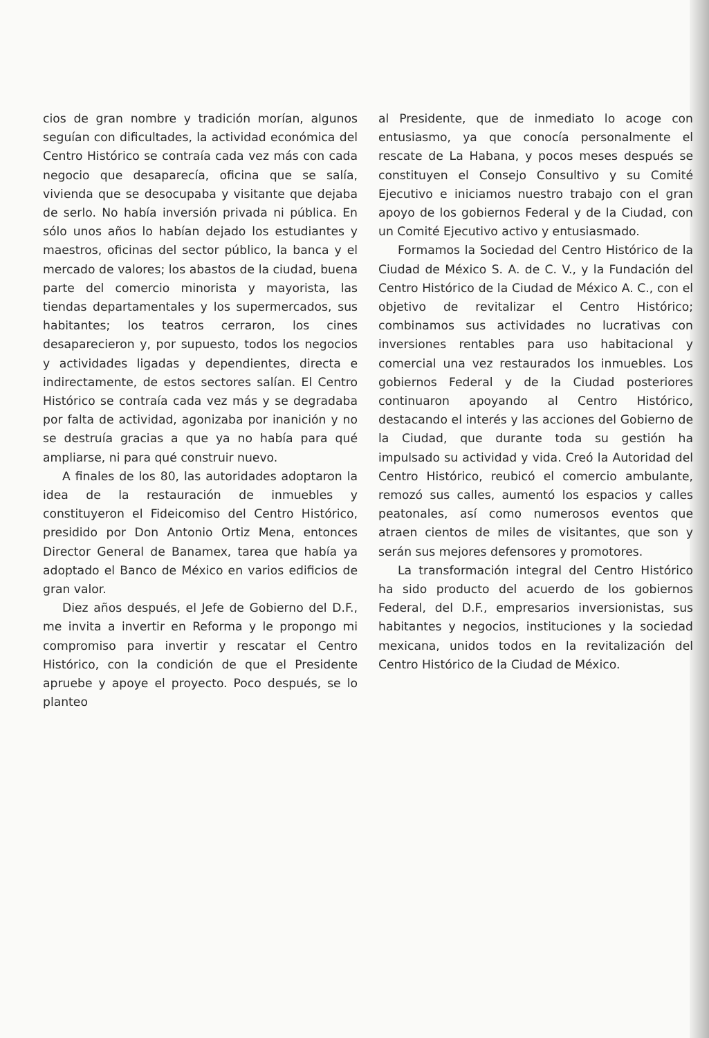cios de gran nombre y tradición morían, algunos seguían con dificultades, la actividad económica del Centro Histórico se contraía cada vez más con cada negocio que desaparecía, oficina que se salía, vivienda que se desocupaba y visitante que dejaba de serlo. No había inversión privada ni pública. En sólo unos años lo habían dejado los estudiantes y maestros, oficinas del sector público, la banca y el mercado de valores; los abastos de la ciudad, buena parte del comercio minorista y mayorista, las tiendas departamentales y los supermercados, sus habitantes; los teatros cerraron, los cines desaparecieron y, por supuesto, todos los negocios y actividades ligadas y dependientes, directa e indirectamente, de estos sectores salían. El Centro Histórico se contraía cada vez más y se degradaba por falta de actividad, agonizaba por inanición y no se destruía gracias a que ya no había para qué ampliarse, ni para qué construir nuevo.
A finales de los 80, las autoridades adoptaron la idea de la restauración de inmuebles y constituyeron el Fideicomiso del Centro Histórico, presidido por Don Antonio Ortiz Mena, entonces Director General de Banamex, tarea que había ya adoptado el Banco de México en varios edificios de gran valor.
Diez años después, el Jefe de Gobierno del D.F., me invita a invertir en Reforma y le propongo mi compromiso para invertir y rescatar el Centro Histórico, con la condición de que el Presidente apruebe y apoye el proyecto. Poco después, se lo planteo
al Presidente, que de inmediato lo acoge con entusiasmo, ya que conocía personalmente el rescate de La Habana, y pocos meses después se constituyen el Consejo Consultivo y su Comité Ejecutivo e iniciamos nuestro trabajo con el gran apoyo de los gobiernos Federal y de la Ciudad, con un Comité Ejecutivo activo y entusiasmado.
Formamos la Sociedad del Centro Histórico de la Ciudad de México S. A. de C. V., y la Fundación del Centro Histórico de la Ciudad de México A. C., con el objetivo de revitalizar el Centro Histórico; combinamos sus actividades no lucrativas con inversiones rentables para uso habitacional y comercial una vez restaurados los inmuebles. Los gobiernos Federal y de la Ciudad posteriores continuaron apoyando al Centro Histórico, destacando el interés y las acciones del Gobierno de la Ciudad, que durante toda su gestión ha impulsado su actividad y vida. Creó la Autoridad del Centro Histórico, reubicó el comercio ambulante, remozó sus calles, aumentó los espacios y calles peatonales, así como numerosos eventos que atraen cientos de miles de visitantes, que son y serán sus mejores defensores y promotores.
La transformación integral del Centro Histórico ha sido producto del acuerdo de los gobiernos Federal, del D.F., empresarios inversionistas, sus habitantes y negocios, instituciones y la sociedad mexicana, unidos todos en la revitalización del Centro Histórico de la Ciudad de México.